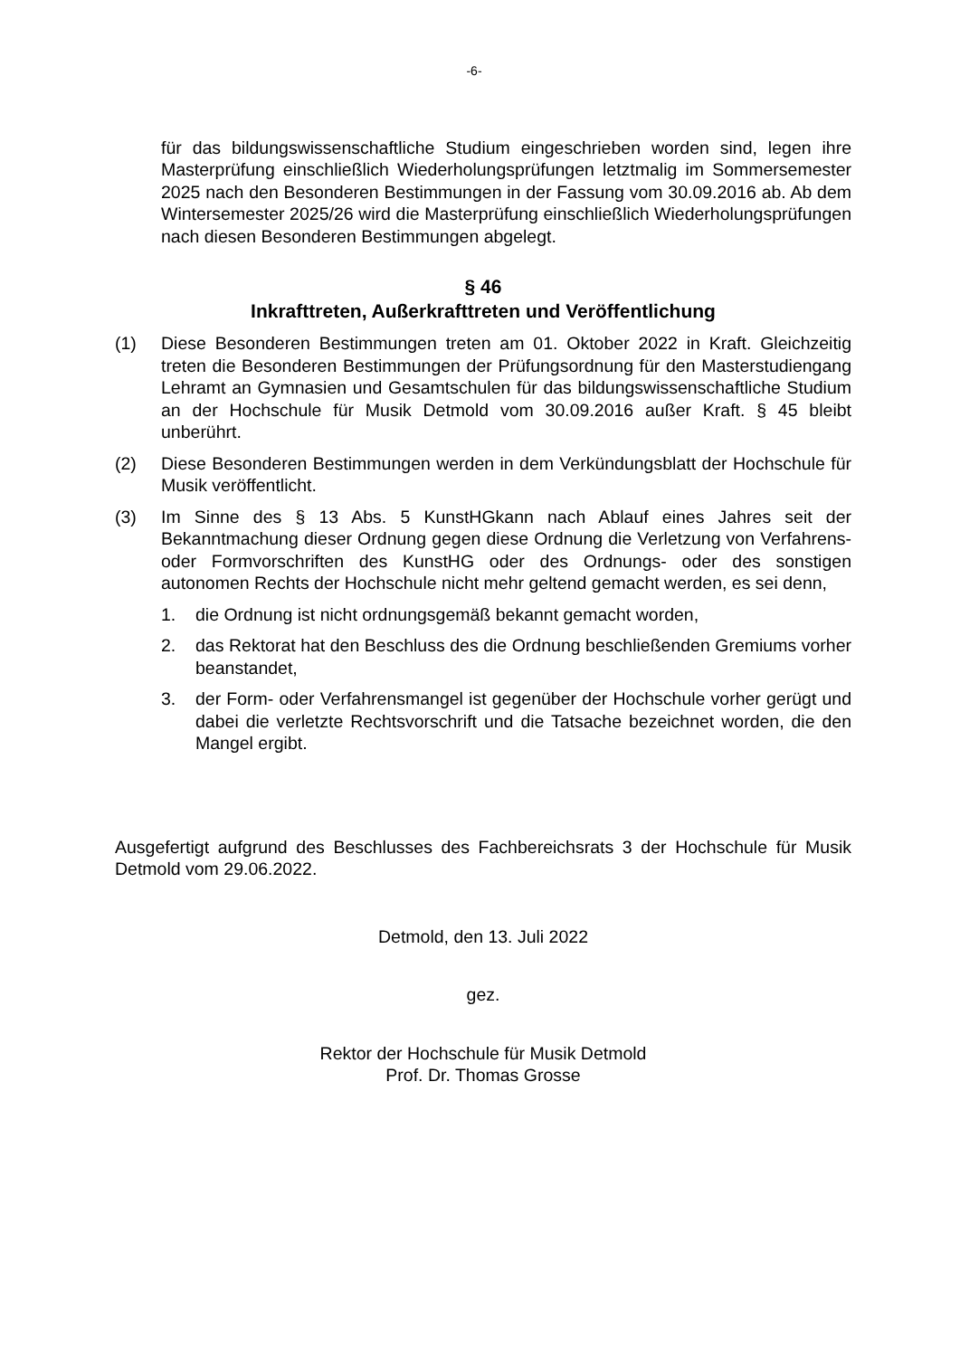-6-
für das bildungswissenschaftliche Studium eingeschrieben worden sind, legen ihre Masterprüfung einschließlich Wiederholungsprüfungen letztmalig im Sommersemester 2025 nach den Besonderen Bestimmungen in der Fassung vom 30.09.2016 ab. Ab dem Wintersemester 2025/26 wird die Masterprüfung einschließlich Wiederholungsprüfungen nach diesen Besonderen Bestimmungen abgelegt.
§ 46
Inkrafttreten, Außerkrafttreten und Veröffentlichung
(1) Diese Besonderen Bestimmungen treten am 01. Oktober 2022 in Kraft. Gleichzeitig treten die Besonderen Bestimmungen der Prüfungsordnung für den Masterstudiengang Lehramt an Gymnasien und Gesamtschulen für das bildungswissenschaftliche Studium an der Hochschule für Musik Detmold vom 30.09.2016 außer Kraft. § 45 bleibt unberührt.
(2) Diese Besonderen Bestimmungen werden in dem Verkündungsblatt der Hochschule für Musik veröffentlicht.
(3) Im Sinne des § 13 Abs. 5 KunstHGkann nach Ablauf eines Jahres seit der Bekanntmachung dieser Ordnung gegen diese Ordnung die Verletzung von Verfahrens- oder Formvorschriften des KunstHG oder des Ordnungs- oder des sonstigen autonomen Rechts der Hochschule nicht mehr geltend gemacht werden, es sei denn,
1. die Ordnung ist nicht ordnungsgemäß bekannt gemacht worden,
2. das Rektorat hat den Beschluss des die Ordnung beschließenden Gremiums vorher beanstandet,
3. der Form- oder Verfahrensmangel ist gegenüber der Hochschule vorher gerügt und dabei die verletzte Rechtsvorschrift und die Tatsache bezeichnet worden, die den Mangel ergibt.
Ausgefertigt aufgrund des Beschlusses des Fachbereichsrats 3 der Hochschule für Musik Detmold vom 29.06.2022.
Detmold, den 13. Juli 2022
gez.
Rektor der Hochschule für Musik Detmold
Prof. Dr. Thomas Grosse